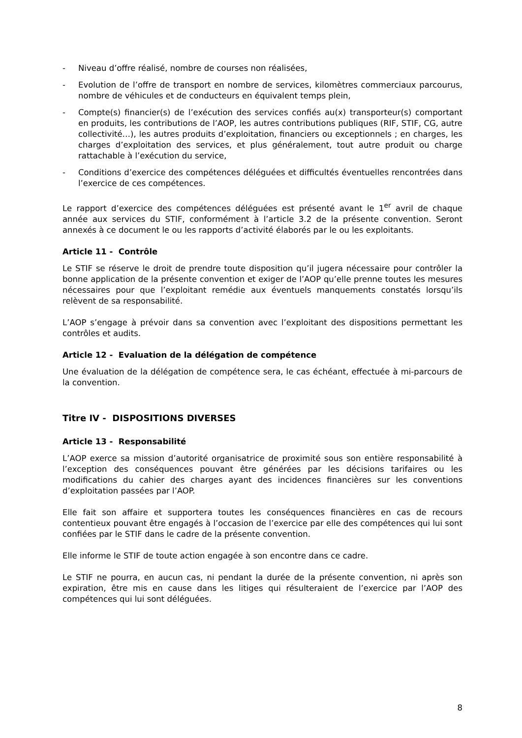- Niveau d’offre réalisé, nombre de courses non réalisées,
- Evolution de l’offre de transport en nombre de services, kilomètres commerciaux parcourus, nombre de véhicules et de conducteurs en équivalent temps plein,
- Compte(s) financier(s) de l’exécution des services confiés au(x) transporteur(s) comportant en produits, les contributions de l’AOP, les autres contributions publiques (RIF, STIF, CG, autre collectivité…), les autres produits d’exploitation, financiers ou exceptionnels ; en charges, les charges d’exploitation des services, et plus généralement, tout autre produit ou charge rattachable à l’exécution du service,
- Conditions d’exercice des compétences déléguées et difficultés éventuelles rencontrées dans l’exercice de ces compétences.
Le rapport d’exercice des compétences déléguées est présenté avant le 1<sup>er</sup> avril de chaque année aux services du STIF, conformément à l’article 3.2 de la présente convention. Seront annexés à ce document le ou les rapports d’activité élaborés par le ou les exploitants.
Article 11 - Contrôle
Le STIF se réserve le droit de prendre toute disposition qu’il jugera nécessaire pour contrôler la bonne application de la présente convention et exiger de l’AOP qu’elle prenne toutes les mesures nécessaires pour que l’exploitant remédie aux éventuels manquements constatés lorsqu’ils relèvent de sa responsabilité.
L’AOP s’engage à prévoir dans sa convention avec l’exploitant des dispositions permettant les contrôles et audits.
Article 12 - Evaluation de la délégation de compétence
Une évaluation de la délégation de compétence sera, le cas échéant, effectuée à mi-parcours de la convention.
Titre IV - DISPOSITIONS DIVERSES
Article 13 - Responsabilité
L’AOP exerce sa mission d’autorité organisatrice de proximité sous son entière responsabilité à l’exception des conséquences pouvant être générées par les décisions tarifaires ou les modifications du cahier des charges ayant des incidences financières sur les conventions d’exploitation passées par l’AOP.
Elle fait son affaire et supportera toutes les conséquences financières en cas de recours contentieux pouvant être engagés à l’occasion de l’exercice par elle des compétences qui lui sont confiées par le STIF dans le cadre de la présente convention.
Elle informe le STIF de toute action engagée à son encontre dans ce cadre.
Le STIF ne pourra, en aucun cas, ni pendant la durée de la présente convention, ni après son expiration, être mis en cause dans les litiges qui résulteraient de l’exercice par l’AOP des compétences qui lui sont déléguées.
8